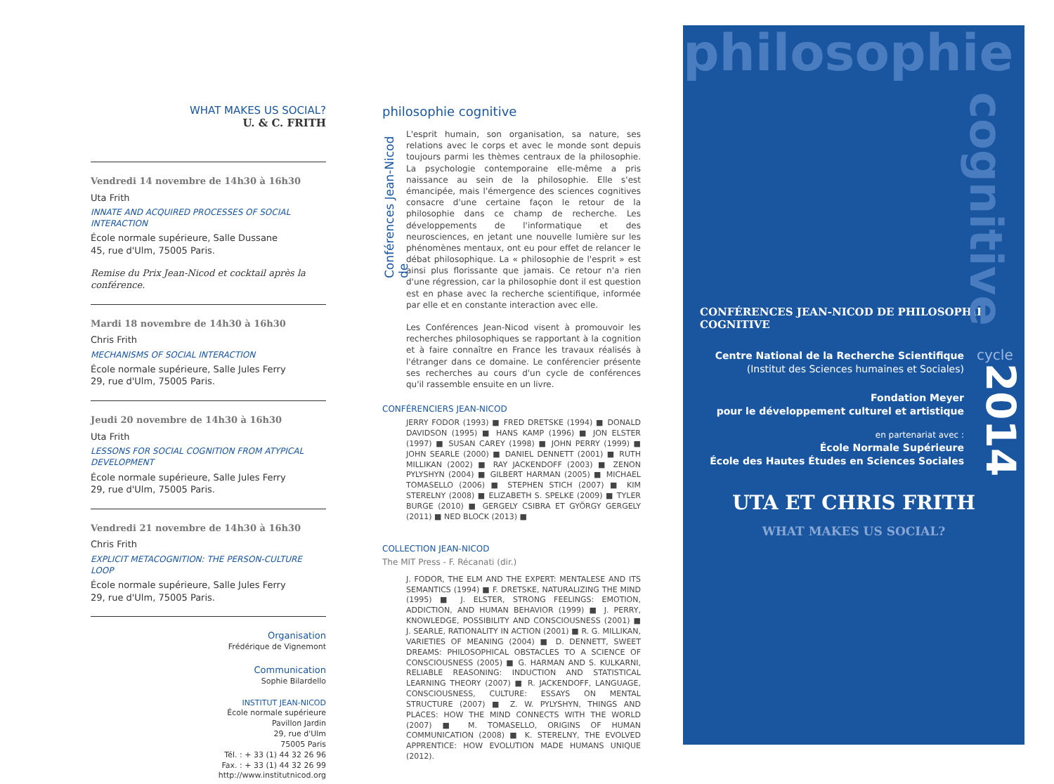WHAT MAKES US SOCIAL?
U. & C. FRITH
Vendredi 14 novembre de 14h30 à 16h30
Uta Frith
INNATE AND ACQUIRED PROCESSES OF SOCIAL INTERACTION
École normale supérieure, Salle Dussane
45, rue d'Ulm, 75005 Paris.
Remise du Prix Jean-Nicod et cocktail après la conférence.
Mardi 18 novembre de 14h30 à 16h30
Chris Frith
MECHANISMS OF SOCIAL INTERACTION
École normale supérieure, Salle Jules Ferry
29, rue d'Ulm, 75005 Paris.
Jeudi 20 novembre de 14h30 à 16h30
Uta Frith
LESSONS FOR SOCIAL COGNITION FROM ATYPICAL DEVELOPMENT
École normale supérieure, Salle Jules Ferry
29, rue d'Ulm, 75005 Paris.
Vendredi 21 novembre de 14h30 à 16h30
Chris Frith
EXPLICIT METACOGNITION: THE PERSON-CULTURE LOOP
École normale supérieure, Salle Jules Ferry
29, rue d'Ulm, 75005 Paris.
Organisation
Frédérique de Vignemont
Communication
Sophie Bilardello
INSTITUT JEAN-NICOD
École normale supérieure
Pavillon Jardin
29, rue d'Ulm
75005 Paris
Tél. : + 33 (1) 44 32 26 96
Fax. : + 33 (1) 44 32 26 99
http://www.institutnicod.org
Conférences Jean-Nicod de
philosophie cognitive
L'esprit humain, son organisation, sa nature, ses relations avec le corps et avec le monde sont depuis toujours parmi les thèmes centraux de la philosophie. La psychologie contemporaine elle-même a pris naissance au sein de la philosophie. Elle s'est émancipée, mais l'émergence des sciences cognitives consacre d'une certaine façon le retour de la philosophie dans ce champ de recherche. Les développements de l'informatique et des neurosciences, en jetant une nouvelle lumière sur les phénomènes mentaux, ont eu pour effet de relancer le débat philosophique. La « philosophie de l'esprit » est ainsi plus florissante que jamais. Ce retour n'a rien d'une régression, car la philosophie dont il est question est en phase avec la recherche scientifique, informée par elle et en constante interaction avec elle.
Les Conférences Jean-Nicod visent à promouvoir les recherches philosophiques se rapportant à la cognition et à faire connaître en France les travaux réalisés à l'étranger dans ce domaine. Le conférencier présente ses recherches au cours d'un cycle de conférences qu'il rassemble ensuite en un livre.
CONFÉRENCIERS JEAN-NICOD
JERRY FODOR (1993) ■ FRED DRETSKE (1994) ■ DONALD DAVIDSON (1995) ■ HANS KAMP (1996) ■ JON ELSTER (1997) ■ SUSAN CAREY (1998) ■ JOHN PERRY (1999) ■ JOHN SEARLE (2000) ■ DANIEL DENNETT (2001) ■ RUTH MILLIKAN (2002) ■ RAY JACKENDOFF (2003) ■ ZENON PYLYSHYN (2004) ■ GILBERT HARMAN (2005) ■ MICHAEL TOMASELLO (2006) ■ STEPHEN STICH (2007) ■ KIM STERELNY (2008) ■ ELIZABETH S. SPELKE (2009) ■ TYLER BURGE (2010) ■ GERGELY CSIBRA ET GYÖRGY GERGELY (2011) ■ NED BLOCK (2013) ■
COLLECTION JEAN-NICOD
The MIT Press - F. Récanati (dir.)
J. FODOR, THE ELM AND THE EXPERT: MENTALESE AND ITS SEMANTICS (1994) ■ F. DRETSKE, NATURALIZING THE MIND (1995) ■ J. ELSTER, STRONG FEELINGS: EMOTION, ADDICTION, AND HUMAN BEHAVIOR (1999) ■ J. PERRY, KNOWLEDGE, POSSIBILITY AND CONSCIOUSNESS (2001) ■ J. SEARLE, RATIONALITY IN ACTION (2001) ■ R. G. MILLIKAN, VARIETIES OF MEANING (2004) ■ D. DENNETT, SWEET DREAMS: PHILOSOPHICAL OBSTACLES TO A SCIENCE OF CONSCIOUSNESS (2005) ■ G. HARMAN AND S. KULKARNI, RELIABLE REASONING: INDUCTION AND STATISTICAL LEARNING THEORY (2007) ■ R. JACKENDOFF, LANGUAGE, CONSCIOUSNESS, CULTURE: ESSAYS ON MENTAL STRUCTURE (2007) ■ Z. W. PYLYSHYN, THINGS AND PLACES: HOW THE MIND CONNECTS WITH THE WORLD (2007) ■ M. TOMASELLO, ORIGINS OF HUMAN COMMUNICATION (2008) ■ K. STERELNY, THE EVOLVED APPRENTICE: HOW EVOLUTION MADE HUMANS UNIQUE (2012).
philosophie
cognitive
CONFÉRENCES JEAN-NICOD DE PHILOSOPHIE COGNITIVE
Centre National de la Recherche Scientifique
(Institut des Sciences humaines et Sociales)
Fondation Meyer
pour le développement culturel et artistique
en partenariat avec :
École Normale Supérieure
École des Hautes Études en Sciences Sociales
cycle
2014
UTA ET CHRIS FRITH
WHAT MAKES US SOCIAL?